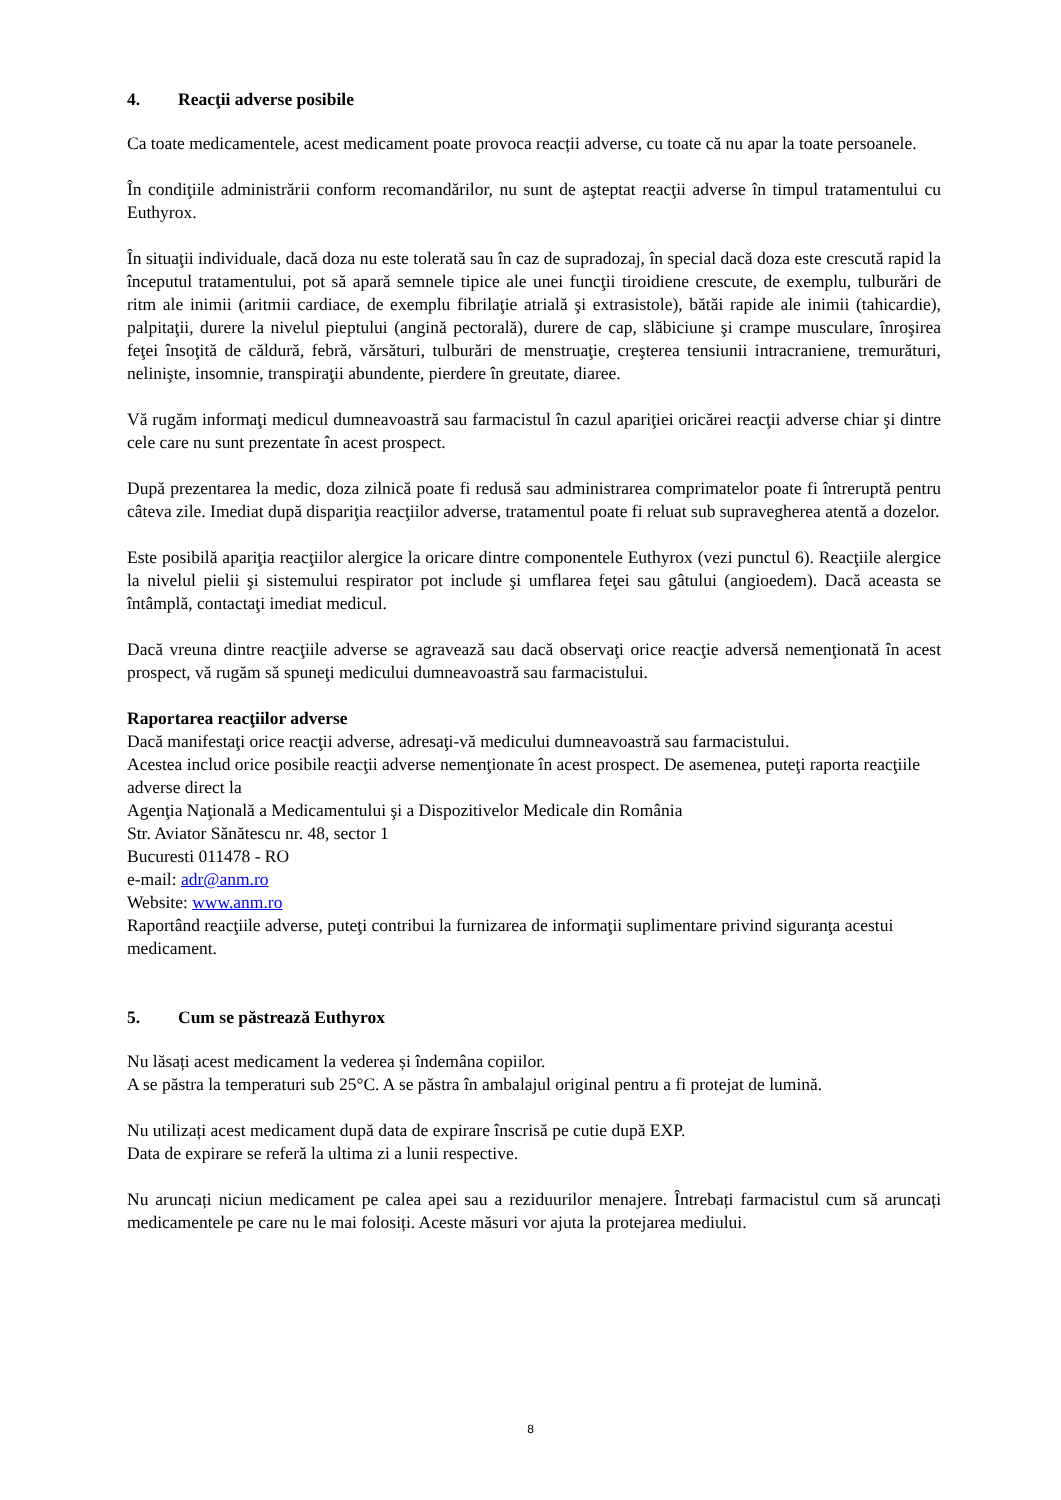4. Reacţii adverse posibile
Ca toate medicamentele, acest medicament poate provoca reacții adverse, cu toate că nu apar la toate persoanele.
În condiţiile administrării conform recomandărilor, nu sunt de aşteptat reacţii adverse în timpul tratamentului cu Euthyrox.
În situaţii individuale, dacă doza nu este tolerată sau în caz de supradozaj, în special dacă doza este crescută rapid la începutul tratamentului, pot să apară semnele tipice ale unei funcţii tiroidiene crescute, de exemplu, tulburări de ritm ale inimii (aritmii cardiace, de exemplu fibrilaţie atrială şi extrasistole), bătăi rapide ale inimii (tahicardie), palpitaţii, durere la nivelul pieptului (angină pectorală), durere de cap, slăbiciune şi crampe musculare, înroşirea feţei însoţită de căldură, febră, vărsături, tulburări de menstruaţie, creşterea tensiunii intracraniene, tremurături, nelinişte, insomnie, transpiraţii abundente, pierdere în greutate, diaree.
Vă rugăm informaţi medicul dumneavoastră sau farmacistul în cazul apariţiei oricărei reacţii adverse chiar şi dintre cele care nu sunt prezentate în acest prospect.
După prezentarea la medic, doza zilnică poate fi redusă sau administrarea comprimatelor poate fi întreruptă pentru câteva zile. Imediat după dispariţia reacţiilor adverse, tratamentul poate fi reluat sub supravegherea atentă a dozelor.
Este posibilă apariţia reacţiilor alergice la oricare dintre componentele Euthyrox (vezi punctul 6). Reacţiile alergice la nivelul pielii şi sistemului respirator pot include şi umflarea feţei sau gâtului (angioedem). Dacă aceasta se întâmplă, contactaţi imediat medicul.
Dacă vreuna dintre reacţiile adverse se agravează sau dacă observaţi orice reacţie adversă nemenţionată în acest prospect, vă rugăm să spuneţi medicului dumneavoastră sau farmacistului.
Raportarea reacţiilor adverse
Dacă manifestaţi orice reacţii adverse, adresaţi-vă medicului dumneavoastră sau farmacistului.
Acestea includ orice posibile reacţii adverse nemenţionate în acest prospect. De asemenea, puteţi raporta reacţiile adverse direct la
Agenţia Naţională a Medicamentului şi a Dispozitivelor Medicale din România
Str. Aviator Sănătescu nr. 48, sector 1
Bucuresti 011478 - RO
e-mail: adr@anm.ro
Website: www.anm.ro
Raportând reacţiile adverse, puteţi contribui la furnizarea de informaţii suplimentare privind siguranţa acestui medicament.
5. Cum se păstrează Euthyrox
Nu lăsați acest medicament la vederea și îndemâna copiilor.
A se păstra la temperaturi sub 25°C. A se păstra în ambalajul original pentru a fi protejat de lumină.
Nu utilizați acest medicament după data de expirare înscrisă pe cutie după EXP.
Data de expirare se referă la ultima zi a lunii respective.
Nu aruncați niciun medicament pe calea apei sau a reziduurilor menajere. Întrebați farmacistul cum să aruncați medicamentele pe care nu le mai folosiți. Aceste măsuri vor ajuta la protejarea mediului.
8